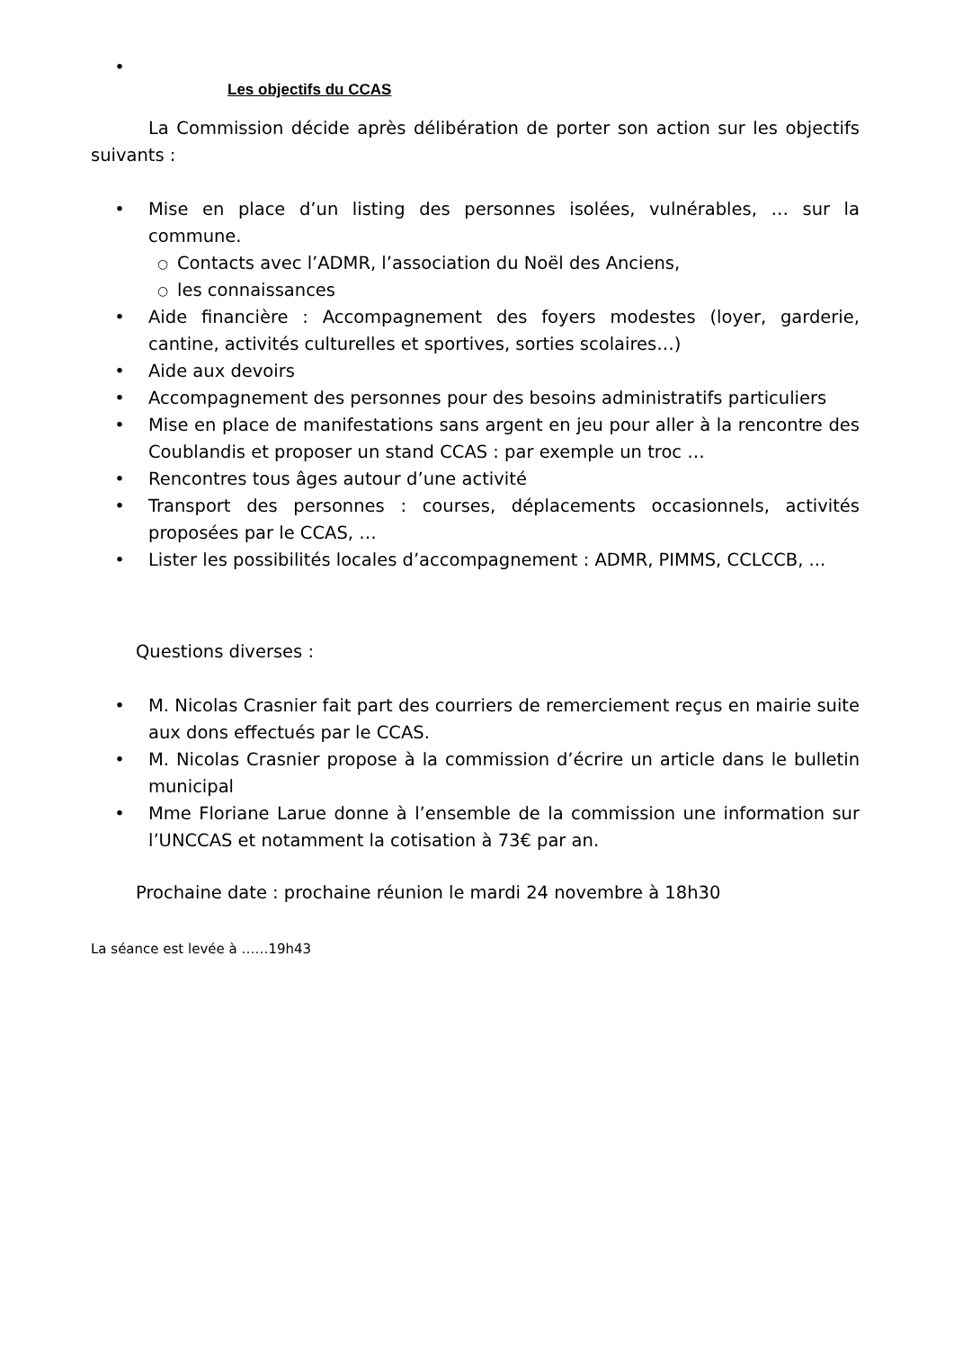•
Les objectifs du CCAS
La Commission décide après délibération de porter son action sur les objectifs suivants :
• Mise en place d’un listing des personnes isolées, vulnérables, … sur la commune.
○ Contacts avec l’ADMR, l’association du Noël des Anciens,
○ les connaissances
• Aide financière : Accompagnement des foyers modestes (loyer, garderie, cantine, activités culturelles et sportives, sorties scolaires…)
• Aide aux devoirs
• Accompagnement des personnes pour des besoins administratifs particuliers
• Mise en place de manifestations sans argent en jeu pour aller à la rencontre des Coublandis et proposer un stand CCAS : par exemple un troc …
• Rencontres tous âges autour d’une activité
• Transport des personnes : courses, déplacements occasionnels, activités proposées par le CCAS, …
• Lister les possibilités locales d’accompagnement : ADMR, PIMMS, CCLCCB, ...
Questions diverses :
• M. Nicolas Crasnier fait part des courriers de remerciement reçus en mairie suite aux dons effectués par le CCAS.
• M. Nicolas Crasnier propose à la commission d’écrire un article dans le bulletin municipal
• Mme Floriane Larue donne à l’ensemble de la commission une information sur l’UNCCAS et notamment la cotisation à 73€ par an.
Prochaine date : prochaine réunion le mardi 24 novembre à 18h30
La séance est levée à ……19h43